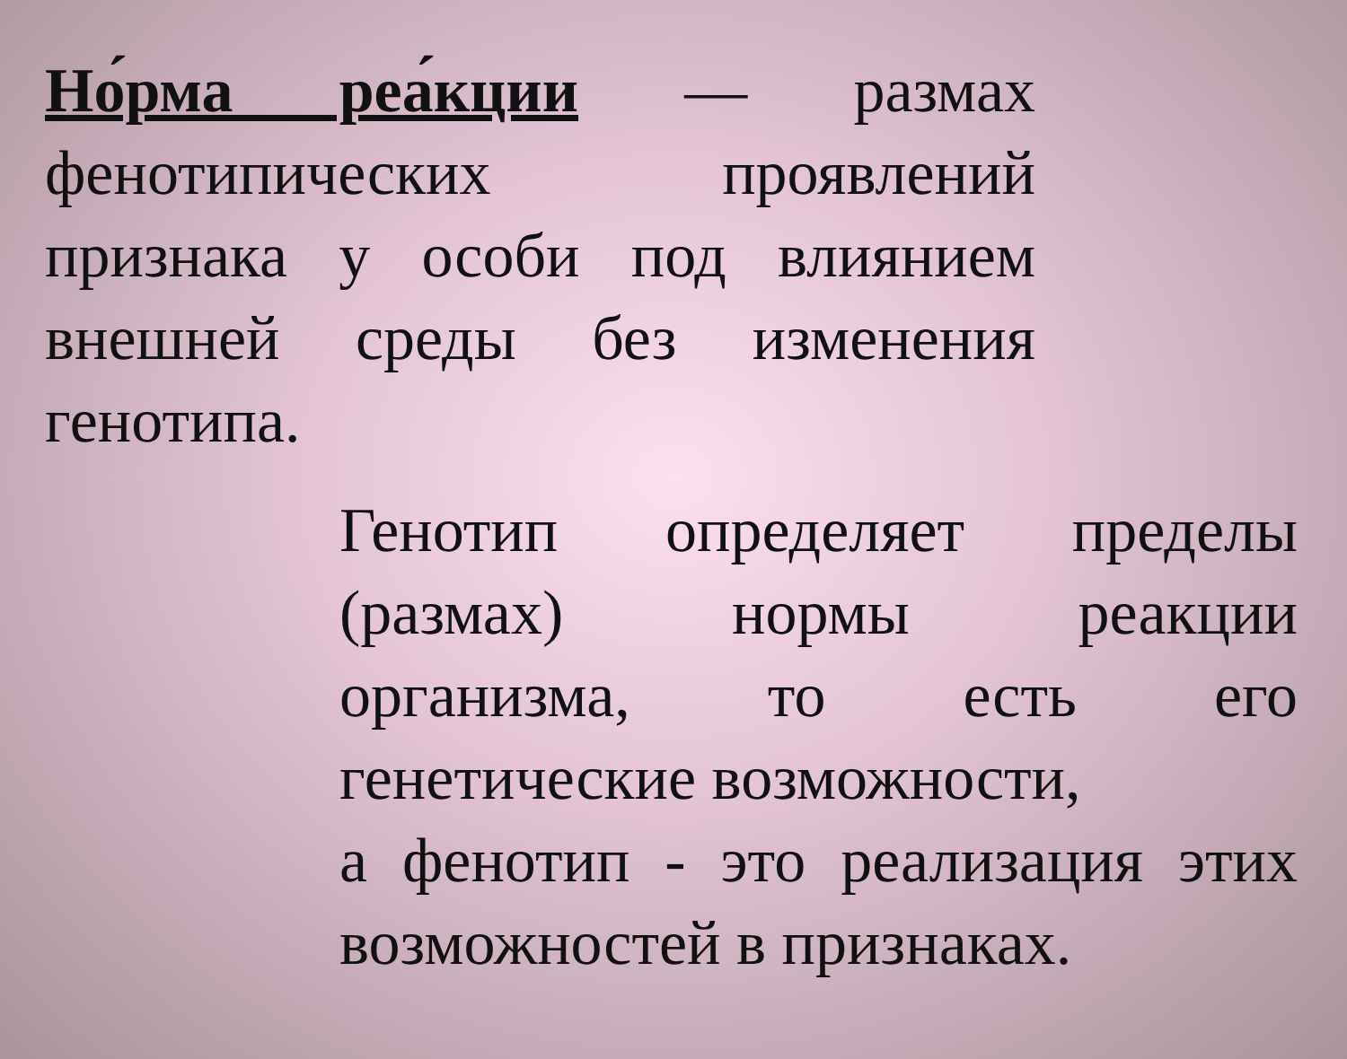Но́рма реа́кции — размах фенотипических проявлений признака у особи под влиянием внешней среды без изменения генотипа.
Генотип определяет пределы (размах) нормы реакции организма, то есть его генетические возможности,
а фенотип - это реализация этих возможностей в признаках.